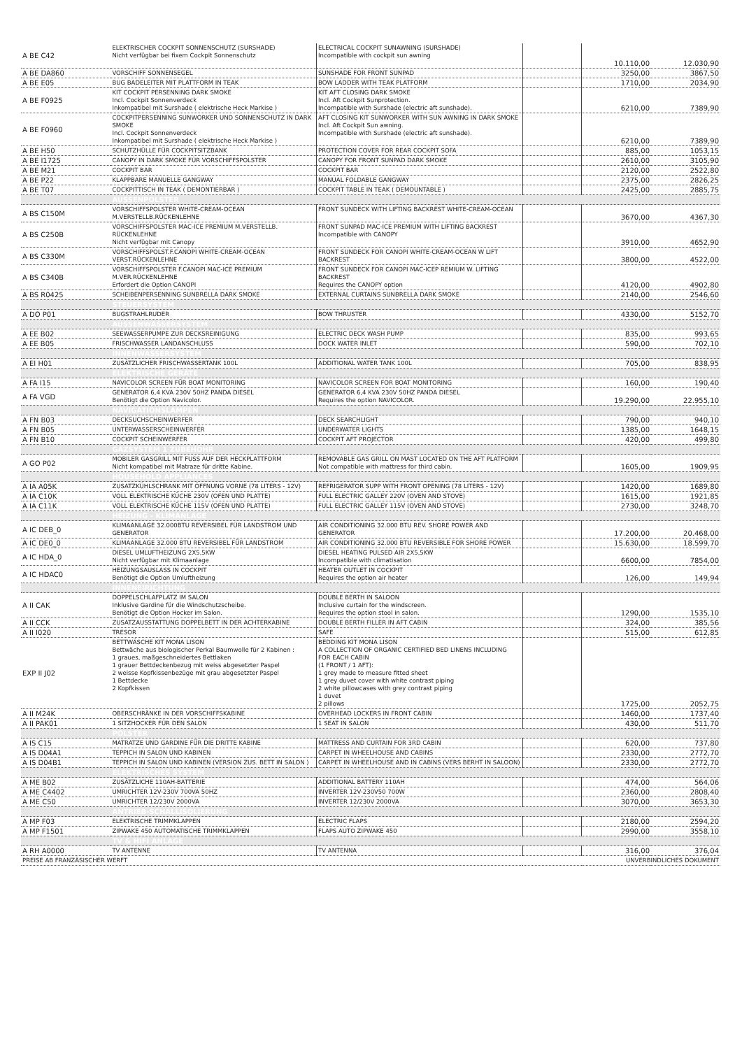| A BE C42 | ELEKTRISCHER COCKPIT SONNENSCHUTZ (SURSHADE) Nicht verfügbar bei fixem Cockpit Sonnenschutz | ELECTRICAL COCKPIT SUNAWNING (SURSHADE) Incompatible with cockpit sun awning | | 10.110,00 | 12.030,90 |
| A BE DA860 | VORSCHIFF SONNENSEGEL | SUNSHADE FOR FRONT SUNPAD | | 3250,00 | 3867,50 |
| A BE E05 | BUG BADELEITER MIT PLATTFORM IN TEAK | BOW LADDER WITH TEAK PLATFORM | | 1710,00 | 2034,90 |
| A BE F0925 | KIT COCKPIT PERSENNING DARK SMOKE Incl. Cockpit Sonnenverdeck Inkompatibel mit Surshade ( elektrische Heck Markise ) | KIT AFT CLOSING DARK SMOKE Incl. Aft Cockpit Sunprotection. Incompatible with Surshade (electric aft sunshade). | | 6210,00 | 7389,90 |
| A BE F0960 | COCKPITPERSENNING SUNWORKER UND SONNENSCHUTZ IN DARK SMOKE Incl. Cockpit Sonnenverdeck Inkompatibel mit Surshade ( elektrische Heck Markise ) | AFT CLOSING KIT SUNWORKER WITH SUN AWNING IN DARK SMOKE Incl. Aft Cockpit Sun awning. Incompatible with Surshade (electric aft sunshade). | | 6210,00 | 7389,90 |
| A BE H50 | SCHUTZHÜLLE FÜR COCKPITSITZBANK | PROTECTION COVER FOR REAR COCKPIT SOFA | | 885,00 | 1053,15 |
| A BE I1725 | CANOPY IN DARK SMOKE FÜR VORSCHIFFSPOLSTER | CANOPY FOR FRONT SUNPAD DARK SMOKE | | 2610,00 | 3105,90 |
| A BE M21 | COCKPIT BAR | COCKPIT BAR | | 2120,00 | 2522,80 |
| A BE P22 | KLAPPBARE MANUELLE GANGWAY | MANUAL FOLDABLE GANGWAY | | 2375,00 | 2826,25 |
| A BE T07 | COCKPITTISCH IN TEAK ( DEMONTIERBAR ) | COCKPIT TABLE IN TEAK ( DEMOUNTABLE ) | | 2425,00 | 2885,75 |
| | AUSSENPOLSTER | | | | |
| A BS C150M | VORSCHIFFSPOLSTER WHITE-CREAM-OCEAN M.VERSTELLB.RÜCKENLEHNE | FRONT SUNDECK WITH LIFTING BACKREST WHITE-CREAM-OCEAN | | 3670,00 | 4367,30 |
| A BS C250B | VORSCHIFFSPOLSTER MAC-ICE PREMIUM M.VERSTELLB. RÜCKENLEHNE Nicht verfügbar mit Canopy | FRONT SUNPAD MAC-ICE PREMIUM WITH LIFTING BACKREST Incompatible with CANOPY | | 3910,00 | 4652,90 |
| A BS C330M | VORSCHIFFSPOLST.F.CANOPI WHITE-CREAM-OCEAN VERST.RÜCKENLEHNE | FRONT SUNDECK FOR CANOPI WHITE-CREAM-OCEAN W LIFT BACKREST | | 3800,00 | 4522,00 |
| A BS C340B | VORSCHIFFSPOLSTER F.CANOPI MAC-ICE PREMIUM M.VER.RÜCKENLEHNE Erfordert die Option CANOPI | FRONT SUNDECK FOR CANOPI MAC-ICEP REMIUM W. LIFTING BACKREST Requires the CANOPY option | | 4120,00 | 4902,80 |
| A BS R0425 | SCHEIBENPERSENNING SUNBRELLA DARK SMOKE | EXTERNAL CURTAINS SUNBRELLA DARK SMOKE | | 2140,00 | 2546,60 |
| | STEUERSYSTEM | | | | |
| A DO P01 | BUGSTRAHLRUDER | BOW THRUSTER | | 4330,00 | 5152,70 |
| | AUSSENWASSERSYSTEM | | | | |
| A EE B02 | SEEWASSERPUMPE ZUR DECKSREINIGUNG | ELECTRIC DECK WASH PUMP | | 835,00 | 993,65 |
| A EE B05 | FRISCHWASSER LANDANSCHLUSS | DOCK WATER INLET | | 590,00 | 702,10 |
| | INNENWASSERSYSTEM | | | | |
| A EI H01 | ZUSÄTZLICHER FRISCHWASSERTANK 100L | ADDITIONAL WATER TANK 100L | | 705,00 | 838,95 |
| | ELEKTRISCHE GERÄTE | | | | |
| A FA I15 | NAVICOLOR SCREEN FÜR BOAT MONITORING | NAVICOLOR SCREEN FOR BOAT MONITORING | | 160,00 | 190,40 |
| A FA VGD | GENERATOR 6,4 KVA 230V 50HZ PANDA DIESEL Benötigt die Option Navicolor. | GENERATOR 6,4 KVA 230V 50HZ PANDA DIESEL Requires the option NAVICOLOR. | | 19.290,00 | 22.955,10 |
| | NAVIGATIONSLAMPEN | | | | |
| A FN B03 | DECKSUCHSCHEINWERFER | DECK SEARCHLIGHT | | 790,00 | 940,10 |
| A FN B05 | UNTERWASSERSCHEINWERFER | UNDERWATER LIGHTS | | 1385,00 | 1648,15 |
| A FN B10 | COCKPIT SCHEINWERFER | COCKPIT AFT PROJECTOR | | 420,00 | 499,80 |
| | GAZSYSTEM 1 ZUBEHÖHR | | | | |
| A GO P02 | MOBILER GASGRILL MIT FUSS AUF DER HECKPLATTFORM Nicht kompatibel mit Matraze für dritte Kabine. | REMOVABLE GAS GRILL ON MAST LOCATED ON THE AFT PLATFORM Not compatible with mattress for third cabin. | | 1605,00 | 1909,95 |
| | HOUSEHOLD APPLIANCES | | | | |
| A IA A05K | ZUSATZKÜHLSCHRANK MIT ÖFFNUNG VORNE (78 LITERS - 12V) | REFRIGERATOR SUPP WITH FRONT OPENING (78 LITERS - 12V) | | 1420,00 | 1689,80 |
| A IA C10K | VOLL ELEKTRISCHE KÜCHE 230V (OFEN UND PLATTE) | FULL ELECTRIC GALLEY 220V (OVEN AND STOVE) | | 1615,00 | 1921,85 |
| A IA C11K | VOLL ELEKTRISCHE KÜCHE 115V (OFEN UND PLATTE) | FULL ELECTRIC GALLEY 115V (OVEN AND STOVE) | | 2730,00 | 3248,70 |
| | HEIZUNG - KLIMANLAGE | | | | |
| A IC DEB_0 | KLIMAANLAGE 32.000BTU REVERSIBEL FÜR LANDSTROM UND GENERATOR | AIR CONDITIONING 32.000 BTU REV. SHORE POWER AND GENERATOR | | 17.200,00 | 20.468,00 |
| A IC DE0_0 | KLIMAANLAGE 32.000 BTU REVERSIBEL FÜR LANDSTROM | AIR CONDITIONING 32.000 BTU REVERSIBLE FOR SHORE POWER | | 15.630,00 | 18.599,70 |
| A IC HDA_0 | DIESEL UMLUFTHEIZUNG 2X5,5KW Nicht verfügbar mit Klimaanlage | DIESEL HEATING PULSED AIR 2X5,5KW Incompatible with climatisation | | 6600,00 | 7854,00 |
| A IC HDAC0 | HEIZUNGSAUSLASS IN COCKPIT Benötigt die Option Umluftheizung | HEATER OUTLET IN COCKPIT Requires the option air heater | | 126,00 | 149,94 |
| | INNENEIRICHTUNG | | | | |
| A II CAK | DOPPELSCHLAFPLATZ IM SALON Inklusive Gardine für die Windschutzscheibe. Benötigt die Option Hocker im Salon. | DOUBLE BERTH IN SALOON Inclusive curtain for the windscreen. Requires the option stool in salon. | | 1290,00 | 1535,10 |
| A II CCK | ZUSATZAUSSTATTUNG DOPPELBETT IN DER ACHTERKABINE | DOUBLE BERTH FILLER IN AFT CABIN | | 324,00 | 385,56 |
| A II I020 | TRESOR | SAFE | | 515,00 | 612,85 |
| EXP II J02 | BETTWÄSCHE KIT MONA LISON Bettwäche aus biologischer Perkal Baumwolle für 2 Kabinen : 1 graues, maßgeschneidertes Bettlaken 1 grauer Bettdeckenbezug mit weiss abgesetzter Paspel 2 weisse Kopfkissenbezüge mit grau abgesetzter Paspel 1 Bettdecke 2 Kopfkissen | BEDDING KIT MONA LISON A COLLECTION OF ORGANIC CERTIFIED BED LINENS INCLUDING FOR EACH CABIN (1 FRONT / 1 AFT): 1 grey made to measure fitted sheet 1 grey duvet cover with white contrast piping 2 white pillowcases with grey contrast piping 1 duvet 2 pillows | | 1725,00 | 2052,75 |
| A II M24K | OBERSCHRÄNKE IN DER VORSCHIFFSKABINE | OVERHEAD LOCKERS IN FRONT CABIN | | 1460,00 | 1737,40 |
| A II PAK01 | 1 SITZHOCKER FÜR DEN SALON | 1 SEAT IN SALON | | 430,00 | 511,70 |
| | POLSTER | | | | |
| A IS C15 | MATRATZE UND GARDINE FÜR DIE DRITTE KABINE | MATTRESS AND CURTAIN FOR 3RD CABIN | | 620,00 | 737,80 |
| A IS D04A1 | TEPPICH IN SALON UND KABINEN | CARPET IN WHEELHOUSE AND CABINS | | 2330,00 | 2772,70 |
| A IS D04B1 | TEPPICH IN SALON UND KABINEN (VERSION ZUS. BETT IN SALON ) | CARPET IN WHEELHOUSE AND IN CABINS (VERS BERHT IN SALOON) | | 2330,00 | 2772,70 |
| | ELEKTRISCHES SYSTEM | | | | |
| A ME B02 | ZUSÄTZLICHE 110AH-BATTERIE | ADDITIONAL BATTERY 110AH | | 474,00 | 564,06 |
| A ME C4402 | UMRICHTER 12V-230V 700VA 50HZ | INVERTER 12V-230V50 700W | | 2360,00 | 2808,40 |
| A ME C50 | UMRICHTER 12/230V 2000VA | INVERTER 12/230V 2000VA | | 3070,00 | 3653,30 |
| | ANTRIEB-SCHALLISOLIERUNG | | | | |
| A MP F03 | ELEKTRISCHE TRIMMKLAPPEN | ELECTRIC FLAPS | | 2180,00 | 2594,20 |
| A MP F1501 | ZIPWAKE 450 AUTOMATISCHE TRIMMKLAPPEN | FLAPS AUTO ZIPWAKE 450 | | 2990,00 | 3558,10 |
| | TV & HIFI ANLAGE | | | | |
| A RH A0000 | TV ANTENNE | TV ANTENNA | | 316,00 | 376,04 |
| PREISE AB FRANZÄSISCHER WERFT | | | UNVERBINDLICHES DOKUMENT | | |